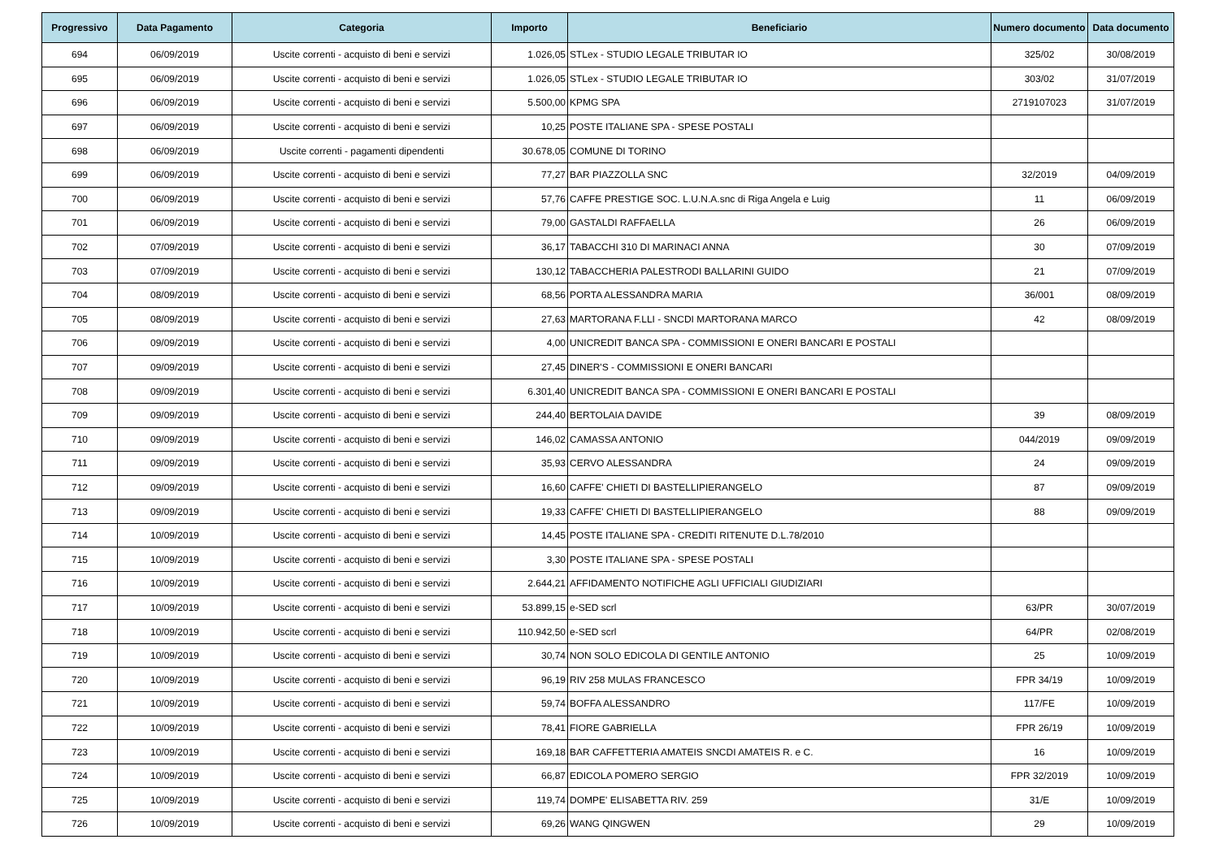| Progressivo | Data Pagamento | Categoria | Importo | Beneficiario | Numero documento | Data documento |
| --- | --- | --- | --- | --- | --- | --- |
| 694 | 06/09/2019 | Uscite correnti - acquisto di beni e servizi | 1.026,05 | STLex - STUDIO LEGALE TRIBUTAR IO | 325/02 | 30/08/2019 |
| 695 | 06/09/2019 | Uscite correnti - acquisto di beni e servizi | 1.026,05 | STLex - STUDIO LEGALE TRIBUTAR IO | 303/02 | 31/07/2019 |
| 696 | 06/09/2019 | Uscite correnti - acquisto di beni e servizi | 5.500,00 | KPMG SPA | 2719107023 | 31/07/2019 |
| 697 | 06/09/2019 | Uscite correnti - acquisto di beni e servizi | 10,25 | POSTE ITALIANE SPA - SPESE POSTALI | | |
| 698 | 06/09/2019 | Uscite correnti - pagamenti dipendenti | 30.678,05 | COMUNE DI TORINO | | |
| 699 | 06/09/2019 | Uscite correnti - acquisto di beni e servizi | 77,27 | BAR PIAZZOLLA SNC | 32/2019 | 04/09/2019 |
| 700 | 06/09/2019 | Uscite correnti - acquisto di beni e servizi | 57,76 | CAFFE PRESTIGE SOC. L.U.N.A.snc di Riga Angela e Luig | 11 | 06/09/2019 |
| 701 | 06/09/2019 | Uscite correnti - acquisto di beni e servizi | 79,00 | GASTALDI RAFFAELLA | 26 | 06/09/2019 |
| 702 | 07/09/2019 | Uscite correnti - acquisto di beni e servizi | 36,17 | TABACCHI 310 DI MARINACI ANNA | 30 | 07/09/2019 |
| 703 | 07/09/2019 | Uscite correnti - acquisto di beni e servizi | 130,12 | TABACCHERIA PALESTRODI BALLARINI GUIDO | 21 | 07/09/2019 |
| 704 | 08/09/2019 | Uscite correnti - acquisto di beni e servizi | 68,56 | PORTA ALESSANDRA MARIA | 36/001 | 08/09/2019 |
| 705 | 08/09/2019 | Uscite correnti - acquisto di beni e servizi | 27,63 | MARTORANA F.LLI - SNCDI MARTORANA MARCO | 42 | 08/09/2019 |
| 706 | 09/09/2019 | Uscite correnti - acquisto di beni e servizi | 4,00 | UNICREDIT BANCA SPA - COMMISSIONI E ONERI BANCARI E POSTALI | | |
| 707 | 09/09/2019 | Uscite correnti - acquisto di beni e servizi | 27,45 | DINER'S - COMMISSIONI E ONERI BANCARI | | |
| 708 | 09/09/2019 | Uscite correnti - acquisto di beni e servizi | 6.301,40 | UNICREDIT BANCA SPA - COMMISSIONI E ONERI BANCARI E POSTALI | | |
| 709 | 09/09/2019 | Uscite correnti - acquisto di beni e servizi | 244,40 | BERTOLAIA DAVIDE | 39 | 08/09/2019 |
| 710 | 09/09/2019 | Uscite correnti - acquisto di beni e servizi | 146,02 | CAMASSA ANTONIO | 044/2019 | 09/09/2019 |
| 711 | 09/09/2019 | Uscite correnti - acquisto di beni e servizi | 35,93 | CERVO ALESSANDRA | 24 | 09/09/2019 |
| 712 | 09/09/2019 | Uscite correnti - acquisto di beni e servizi | 16,60 | CAFFE' CHIETI DI BASTELLIPIERANGELO | 87 | 09/09/2019 |
| 713 | 09/09/2019 | Uscite correnti - acquisto di beni e servizi | 19,33 | CAFFE' CHIETI DI BASTELLIPIERANGELO | 88 | 09/09/2019 |
| 714 | 10/09/2019 | Uscite correnti - acquisto di beni e servizi | 14,45 | POSTE ITALIANE SPA - CREDITI RITENUTE D.L.78/2010 | | |
| 715 | 10/09/2019 | Uscite correnti - acquisto di beni e servizi | 3,30 | POSTE ITALIANE SPA - SPESE POSTALI | | |
| 716 | 10/09/2019 | Uscite correnti - acquisto di beni e servizi | 2.644,21 | AFFIDAMENTO NOTIFICHE AGLI UFFICIALI GIUDIZIARI | | |
| 717 | 10/09/2019 | Uscite correnti - acquisto di beni e servizi | 53.899,15 | e-SED scrl | 63/PR | 30/07/2019 |
| 718 | 10/09/2019 | Uscite correnti - acquisto di beni e servizi | 110.942,50 | e-SED scrl | 64/PR | 02/08/2019 |
| 719 | 10/09/2019 | Uscite correnti - acquisto di beni e servizi | 30,74 | NON SOLO EDICOLA DI GENTILE ANTONIO | 25 | 10/09/2019 |
| 720 | 10/09/2019 | Uscite correnti - acquisto di beni e servizi | 96,19 | RIV 258 MULAS FRANCESCO | FPR 34/19 | 10/09/2019 |
| 721 | 10/09/2019 | Uscite correnti - acquisto di beni e servizi | 59,74 | BOFFA ALESSANDRO | 117/FE | 10/09/2019 |
| 722 | 10/09/2019 | Uscite correnti - acquisto di beni e servizi | 78,41 | FIORE GABRIELLA | FPR 26/19 | 10/09/2019 |
| 723 | 10/09/2019 | Uscite correnti - acquisto di beni e servizi | 169,18 | BAR CAFFETTERIA AMATEIS SNCDI AMATEIS R. e C. | 16 | 10/09/2019 |
| 724 | 10/09/2019 | Uscite correnti - acquisto di beni e servizi | 66,87 | EDICOLA POMERO SERGIO | FPR 32/2019 | 10/09/2019 |
| 725 | 10/09/2019 | Uscite correnti - acquisto di beni e servizi | 119,74 | DOMPE' ELISABETTA RIV. 259 | 31/E | 10/09/2019 |
| 726 | 10/09/2019 | Uscite correnti - acquisto di beni e servizi | 69,26 | WANG QINGWEN | 29 | 10/09/2019 |